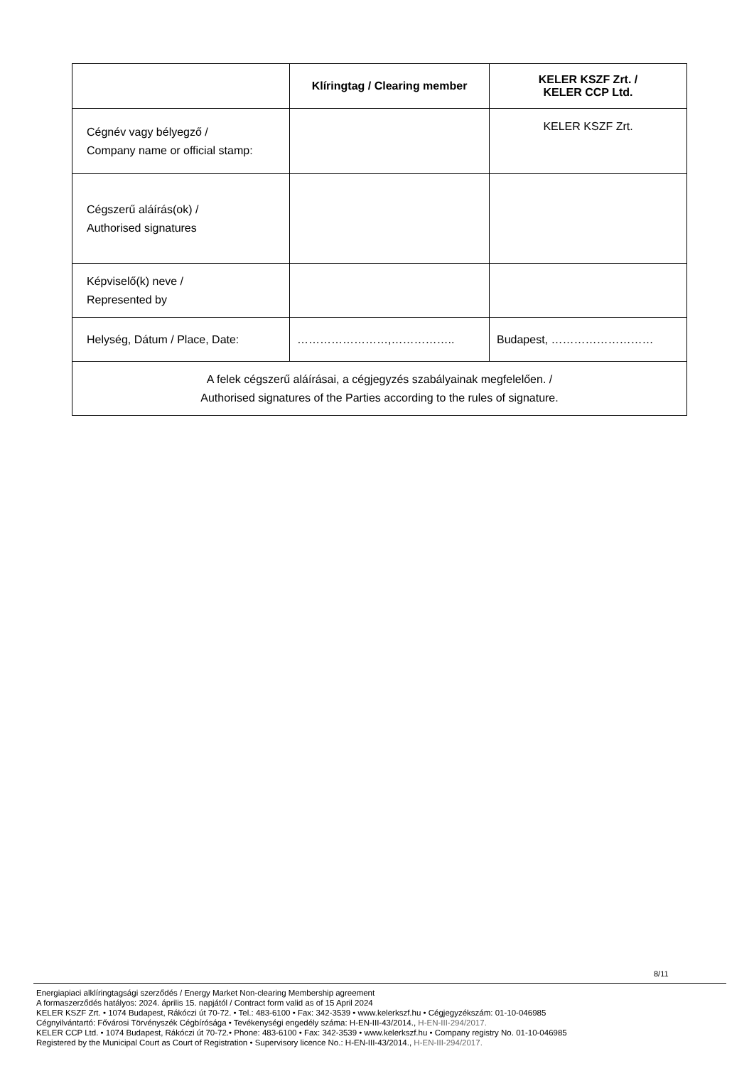| | Klíringtag / Clearing member | KELER KSZF Zrt. / KELER CCP Ltd. |
| --- | --- | --- |
| Cégnév vagy bélyegző / Company name or official stamp: | | KELER KSZF Zrt. |
| Cégszerű aláírás(ok) / Authorised signatures | | |
| Képviselő(k) neve / Represented by | | |
| Helység, Dátum / Place, Date: | ……………………,…………….. | Budapest, ……………………… |
| A felek cégszerű aláírásai, a cégjegyzés szabályainak megfelelően. / Authorised signatures of the Parties according to the rules of signature. | | |
8/11
Energiapiaci alklíringtagsági szerződés / Energy Market Non-clearing Membership agreement
A formaszerződés hatályos: 2024. április 15. napjától / Contract form valid as of 15 April 2024
KELER KSZF Zrt. • 1074 Budapest, Rákóczi út 70-72. • Tel.: 483-6100 • Fax: 342-3539 • www.kelerkszf.hu • Cégjegyzékszám: 01-10-046985
Cégnyilvántartó: Fővárosi Törvényszék Cégbírósága • Tevékenységi engedély száma: H-EN-III-43/2014., H-EN-III-294/2017.
KELER CCP Ltd. • 1074 Budapest, Rákóczi út 70-72.• Phone: 483-6100 • Fax: 342-3539 • www.kelerkszf.hu • Company registry No. 01-10-046985
Registered by the Municipal Court as Court of Registration • Supervisory licence No.: H-EN-III-43/2014., H-EN-III-294/2017.